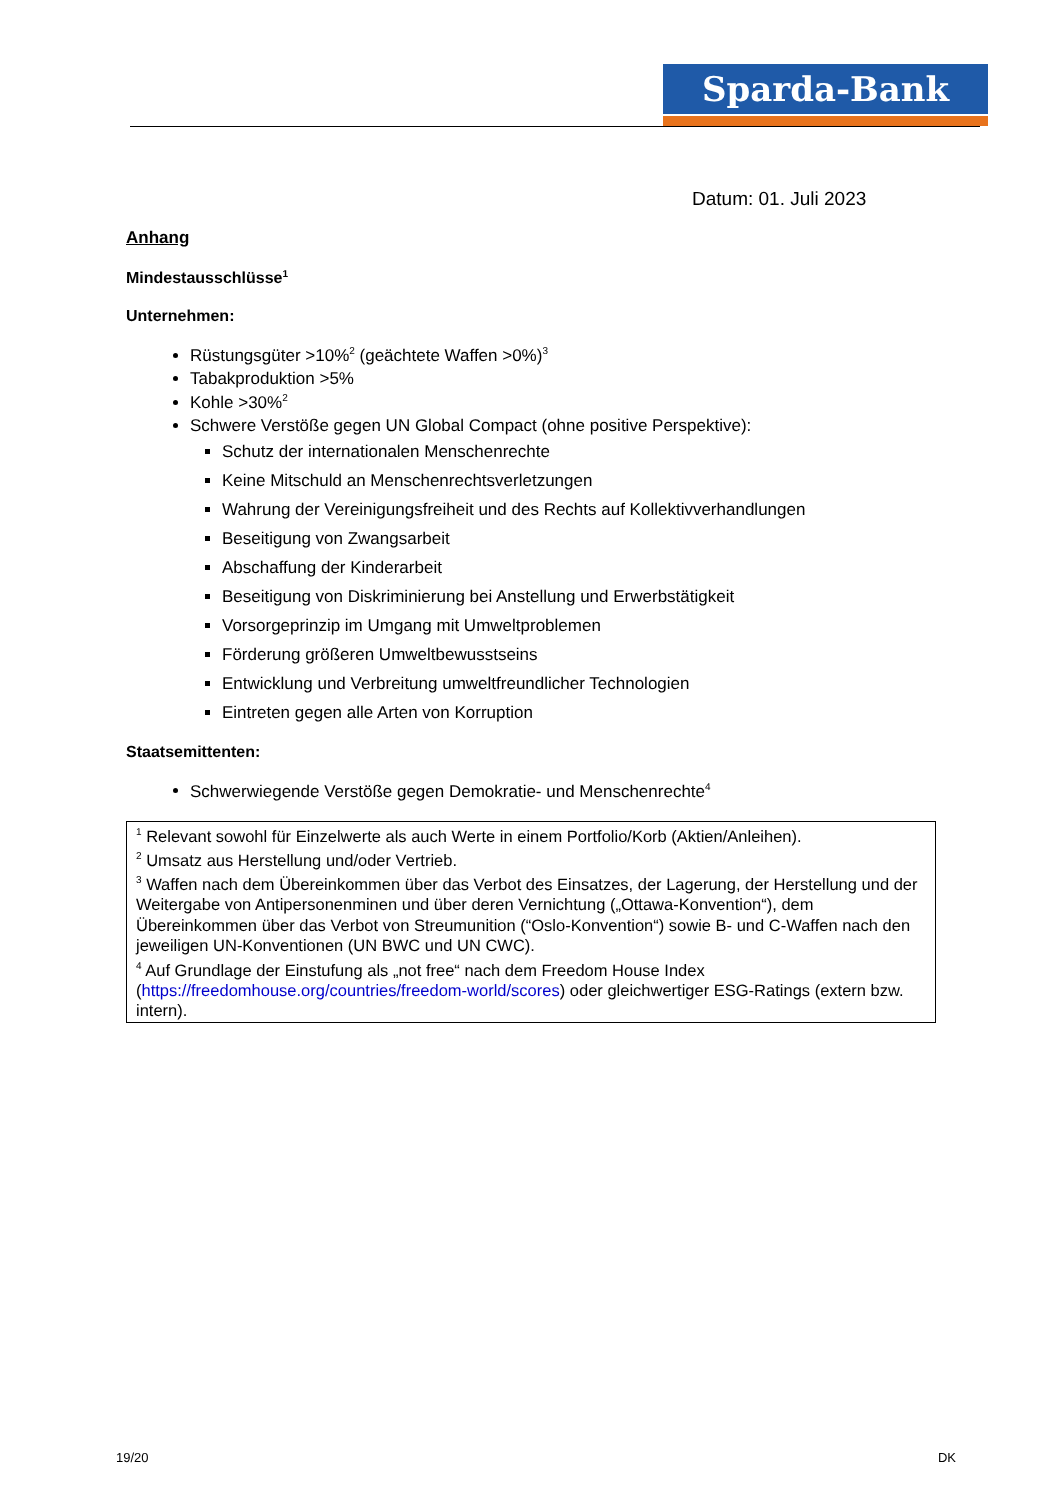Sparda-Bank
Datum: 01. Juli 2023
Anhang
Mindestausschlüsse<sup>1</sup>
Unternehmen:
Rüstungsgüter >10%<sup>2</sup> (geächtete Waffen >0%)<sup>3</sup>
Tabakproduktion >5%
Kohle >30%<sup>2</sup>
Schwere Verstöße gegen UN Global Compact (ohne positive Perspektive):
Schutz der internationalen Menschenrechte
Keine Mitschuld an Menschenrechtsverletzungen
Wahrung der Vereinigungsfreiheit und des Rechts auf Kollektivverhandlungen
Beseitigung von Zwangsarbeit
Abschaffung der Kinderarbeit
Beseitigung von Diskriminierung bei Anstellung und Erwerbstätigkeit
Vorsorgeprinzip im Umgang mit Umweltproblemen
Förderung größeren Umweltbewusstseins
Entwicklung und Verbreitung umweltfreundlicher Technologien
Eintreten gegen alle Arten von Korruption
Staatsemittenten:
Schwerwiegende Verstöße gegen Demokratie- und Menschenrechte<sup>4</sup>
<sup>1</sup> Relevant sowohl für Einzelwerte als auch Werte in einem Portfolio/Korb (Aktien/Anleihen).
<sup>2</sup> Umsatz aus Herstellung und/oder Vertrieb.
<sup>3</sup> Waffen nach dem Übereinkommen über das Verbot des Einsatzes, der Lagerung, der Herstellung und der Weitergabe von Antipersonenminen und über deren Vernichtung („Ottawa-Konvention“), dem Übereinkommen über das Verbot von Streumunition (“Oslo-Konvention“) sowie B- und C-Waffen nach den jeweiligen UN-Konventionen (UN BWC und UN CWC).
<sup>4</sup> Auf Grundlage der Einstufung als „not free“ nach dem Freedom House Index (https://freedomhouse.org/countries/freedom-world/scores) oder gleichwertiger ESG-Ratings (extern bzw. intern).
19/20 DK